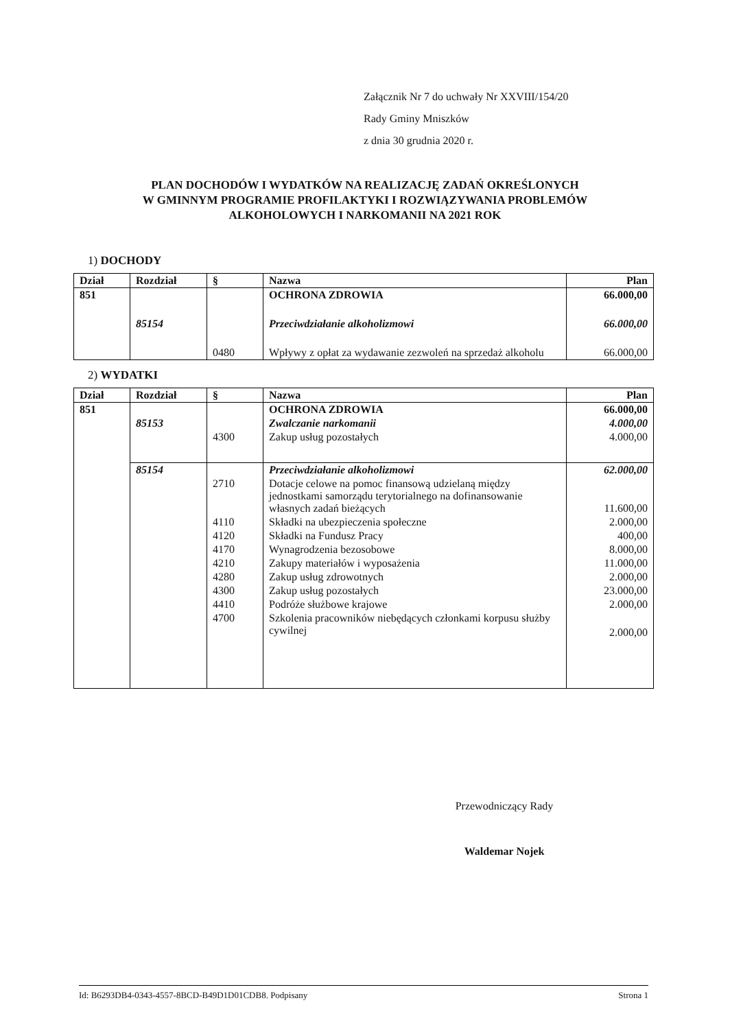Załącznik Nr 7 do uchwały Nr XXVIII/154/20
Rady Gminy Mniszków
z dnia 30 grudnia 2020 r.
PLAN DOCHODÓW I WYDATKÓW NA REALIZACJĘ ZADAŃ OKREŚLONYCH
W GMINNYM PROGRAMIE PROFILAKTYKI I ROZWIĄZYWANIA PROBLEMÓW
ALKOHOLOWYCH I NARKOMANII NA 2021 ROK
1) DOCHODY
| Dział | Rozdział | § | Nazwa | Plan |
| --- | --- | --- | --- | --- |
| 851 | | | OCHRONA ZDROWIA | 66.000,00 |
| | 85154 | | Przeciwdziałanie alkoholizmowi | 66.000,00 |
| | | 0480 | Wpływy z opłat za wydawanie zezwoleń na sprzedaż alkoholu | 66.000,00 |
2) WYDATKI
| Dział | Rozdział | § | Nazwa | Plan |
| --- | --- | --- | --- | --- |
| 851 | | | OCHRONA ZDROWIA | 66.000,00 |
| | 85153 | | Zwalczanie narkomanii | 4.000,00 |
| | | 4300 | Zakup usług pozostałych | 4.000,00 |
| | 85154 | | Przeciwdziałanie alkoholizmowi | 62.000,00 |
| | | 2710 | Dotacje celowe na pomoc finansową udzielaną między jednostkami samorządu terytorialnego na dofinansowanie własnych zadań bieżących | 11.600,00 |
| | | 4110 | Składki na ubezpieczenia społeczne | 2.000,00 |
| | | 4120 | Składki na Fundusz Pracy | 400,00 |
| | | 4170 | Wynagrodzenia bezosobowe | 8.000,00 |
| | | 4210 | Zakupy materiałów i wyposażenia | 11.000,00 |
| | | 4280 | Zakup usług zdrowotnych | 2.000,00 |
| | | 4300 | Zakup usług pozostałych | 23.000,00 |
| | | 4410 | Podróże służbowe krajowe | 2.000,00 |
| | | 4700 | Szkolenia pracowników niebędących członkami korpusu służby cywilnej | 2.000,00 |
Przewodniczący Rady
Waldemar Nojek
Id: B6293DB4-0343-4557-8BCD-B49D1D01CDB8. Podpisany Strona 1